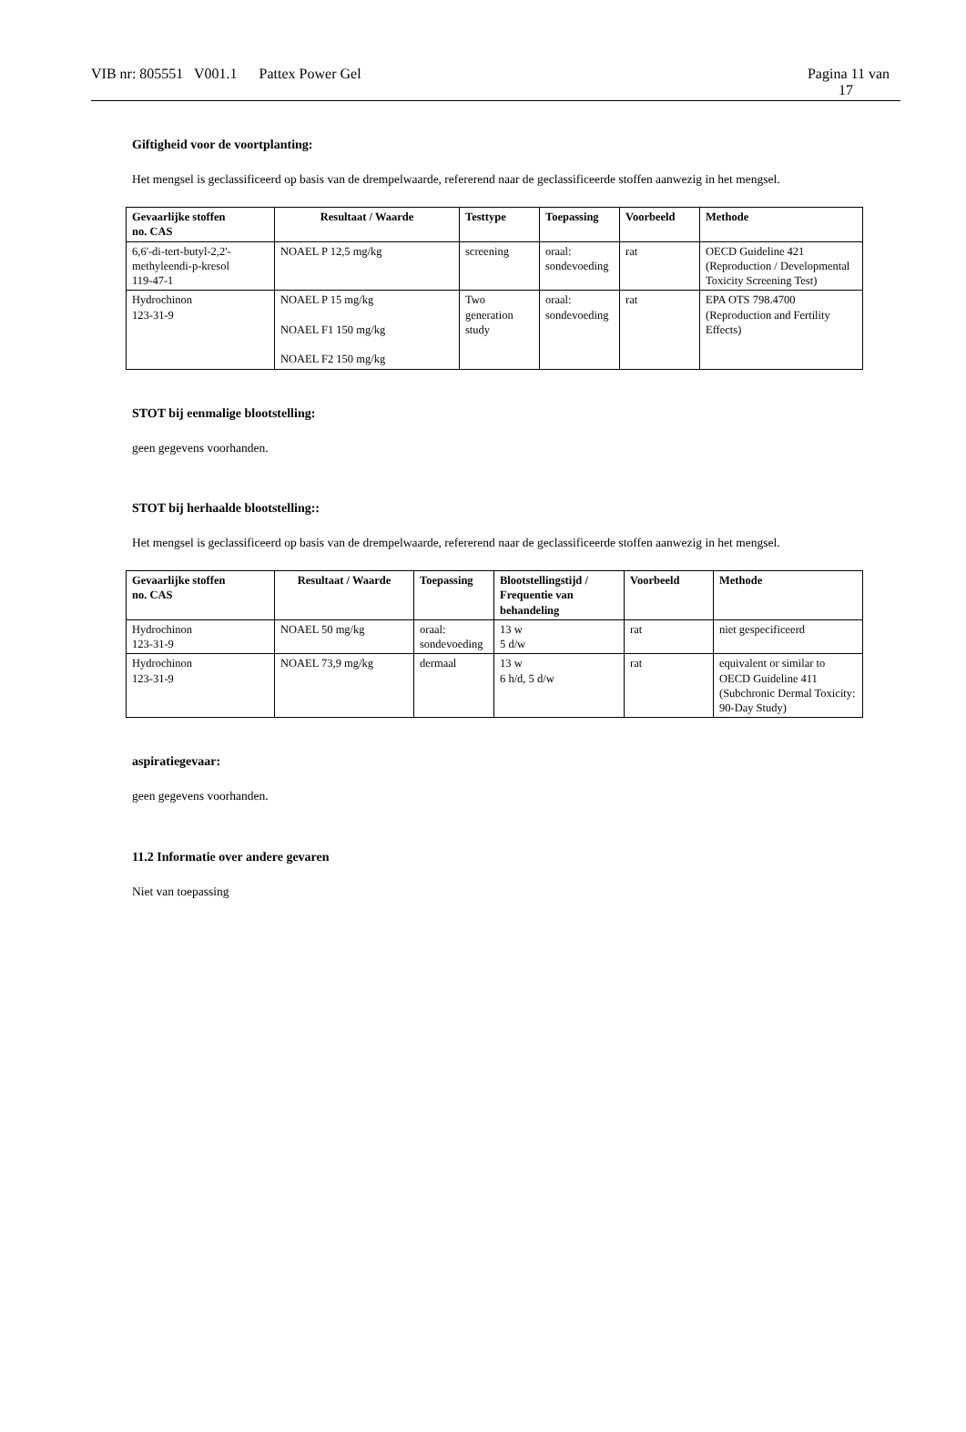VIB nr: 805551 V001.1 Pattex Power Gel Pagina 11 van
17
Giftigheid voor de voortplanting:
Het mengsel is geclassificeerd op basis van de drempelwaarde, refererend naar de geclassificeerde stoffen aanwezig in het mengsel.
| Gevaarlijke stoffen no. CAS | Resultaat / Waarde | Testtype | Toepassing | Voorbeeld | Methode |
| --- | --- | --- | --- | --- | --- |
| 6,6'-di-tert-butyl-2,2'-methyleendi-p-kresol 119-47-1 | NOAEL P 12,5 mg/kg | screening | oraal: sondevoeding | rat | OECD Guideline 421 (Reproduction / Developmental Toxicity Screening Test) |
| Hydrochinon 123-31-9 | NOAEL P 15 mg/kg NOAEL F1 150 mg/kg NOAEL F2 150 mg/kg | Two generation study | oraal: sondevoeding | rat | EPA OTS 798.4700 (Reproduction and Fertility Effects) |
STOT bij eenmalige blootstelling:
geen gegevens voorhanden.
STOT bij herhaalde blootstelling::
Het mengsel is geclassificeerd op basis van de drempelwaarde, refererend naar de geclassificeerde stoffen aanwezig in het mengsel.
| Gevaarlijke stoffen no. CAS | Resultaat / Waarde | Toepassing | Blootstellingstijd / Frequentie van behandeling | Voorbeeld | Methode |
| --- | --- | --- | --- | --- | --- |
| Hydrochinon 123-31-9 | NOAEL 50 mg/kg | oraal: sondevoeding | 13 w 5 d/w | rat | niet gespecificeerd |
| Hydrochinon 123-31-9 | NOAEL 73,9 mg/kg | dermaal | 13 w 6 h/d, 5 d/w | rat | equivalent or similar to OECD Guideline 411 (Subchronic Dermal Toxicity: 90-Day Study) |
aspiratiegevaar:
geen gegevens voorhanden.
11.2 Informatie over andere gevaren
Niet van toepassing